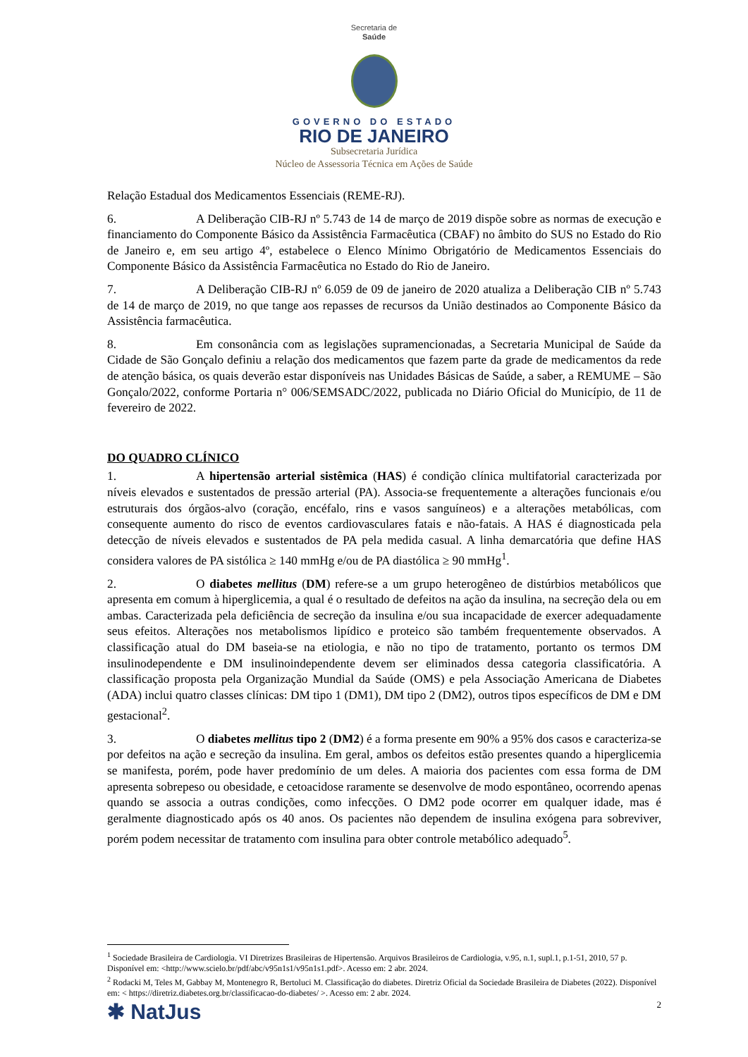Secretaria de
Saúde
GOVERNO DO ESTADO
RIO DE JANEIRO
Subsecretaria Jurídica
Núcleo de Assessoria Técnica em Ações de Saúde
Relação Estadual dos Medicamentos Essenciais (REME-RJ).
6. A Deliberação CIB-RJ nº 5.743 de 14 de março de 2019 dispõe sobre as normas de execução e financiamento do Componente Básico da Assistência Farmacêutica (CBAF) no âmbito do SUS no Estado do Rio de Janeiro e, em seu artigo 4º, estabelece o Elenco Mínimo Obrigatório de Medicamentos Essenciais do Componente Básico da Assistência Farmacêutica no Estado do Rio de Janeiro.
7. A Deliberação CIB-RJ nº 6.059 de 09 de janeiro de 2020 atualiza a Deliberação CIB nº 5.743 de 14 de março de 2019, no que tange aos repasses de recursos da União destinados ao Componente Básico da Assistência farmacêutica.
8. Em consonância com as legislações supramencionadas, a Secretaria Municipal de Saúde da Cidade de São Gonçalo definiu a relação dos medicamentos que fazem parte da grade de medicamentos da rede de atenção básica, os quais deverão estar disponíveis nas Unidades Básicas de Saúde, a saber, a REMUME – São Gonçalo/2022, conforme Portaria n° 006/SEMSADC/2022, publicada no Diário Oficial do Município, de 11 de fevereiro de 2022.
DO QUADRO CLÍNICO
1. A hipertensão arterial sistêmica (HAS) é condição clínica multifatorial caracterizada por níveis elevados e sustentados de pressão arterial (PA). Associa-se frequentemente a alterações funcionais e/ou estruturais dos órgãos-alvo (coração, encéfalo, rins e vasos sanguíneos) e a alterações metabólicas, com consequente aumento do risco de eventos cardiovasculares fatais e não-fatais. A HAS é diagnosticada pela detecção de níveis elevados e sustentados de PA pela medida casual. A linha demarcatória que define HAS considera valores de PA sistólica ≥ 140 mmHg e/ou de PA diastólica ≥ 90 mmHg<sup>1</sup>.
2. O diabetes mellitus (DM) refere-se a um grupo heterogêneo de distúrbios metabólicos que apresenta em comum à hiperglicemia, a qual é o resultado de defeitos na ação da insulina, na secreção dela ou em ambas. Caracterizada pela deficiência de secreção da insulina e/ou sua incapacidade de exercer adequadamente seus efeitos. Alterações nos metabolismos lipídico e proteico são também frequentemente observados. A classificação atual do DM baseia-se na etiologia, e não no tipo de tratamento, portanto os termos DM insulinodependente e DM insulinoindependente devem ser eliminados dessa categoria classificatória. A classificação proposta pela Organização Mundial da Saúde (OMS) e pela Associação Americana de Diabetes (ADA) inclui quatro classes clínicas: DM tipo 1 (DM1), DM tipo 2 (DM2), outros tipos específicos de DM e DM gestacional<sup>2</sup>.
3. O diabetes mellitus tipo 2 (DM2) é a forma presente em 90% a 95% dos casos e caracteriza-se por defeitos na ação e secreção da insulina. Em geral, ambos os defeitos estão presentes quando a hiperglicemia se manifesta, porém, pode haver predomínio de um deles. A maioria dos pacientes com essa forma de DM apresenta sobrepeso ou obesidade, e cetoacidose raramente se desenvolve de modo espontâneo, ocorrendo apenas quando se associa a outras condições, como infecções. O DM2 pode ocorrer em qualquer idade, mas é geralmente diagnosticado após os 40 anos. Os pacientes não dependem de insulina exógena para sobreviver, porém podem necessitar de tratamento com insulina para obter controle metabólico adequado<sup>5</sup>.
<sup>1</sup> Sociedade Brasileira de Cardiologia. VI Diretrizes Brasileiras de Hipertensão. Arquivos Brasileiros de Cardiologia, v.95, n.1, supl.1, p.1-51, 2010, 57 p. Disponível em: <http://www.scielo.br/pdf/abc/v95n1s1/v95n1s1.pdf>. Acesso em: 2 abr. 2024.
<sup>2</sup> Rodacki M, Teles M, Gabbay M, Montenegro R, Bertoluci M. Classificação do diabetes. Diretriz Oficial da Sociedade Brasileira de Diabetes (2022). Disponível em: < https://diretriz.diabetes.org.br/classificacao-do-diabetes/ >. Acesso em: 2 abr. 2024.
✱ NatJus 2